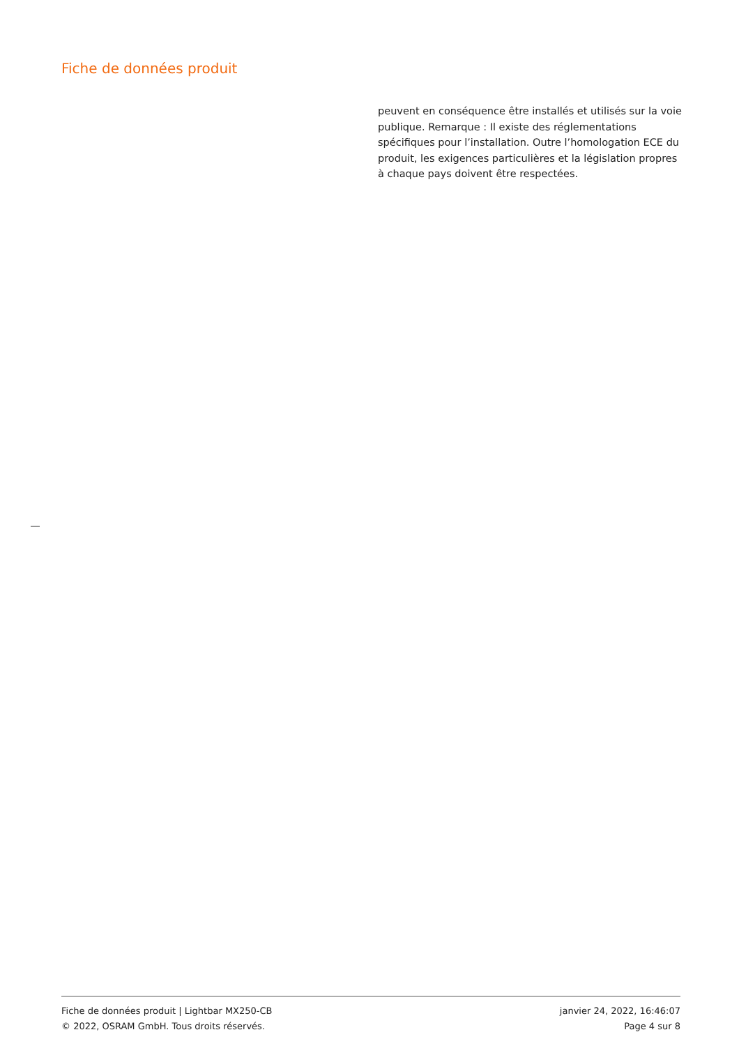Fiche de données produit
peuvent en conséquence être installés et utilisés sur la voie publique. Remarque : Il existe des réglementations spécifiques pour l’installation. Outre l’homologation ECE du produit, les exigences particulières et la législation propres à chaque pays doivent être respectées.
Fiche de données produit | Lightbar MX250-CB
© 2022, OSRAM GmbH. Tous droits réservés.
janvier 24, 2022, 16:46:07
Page 4 sur 8